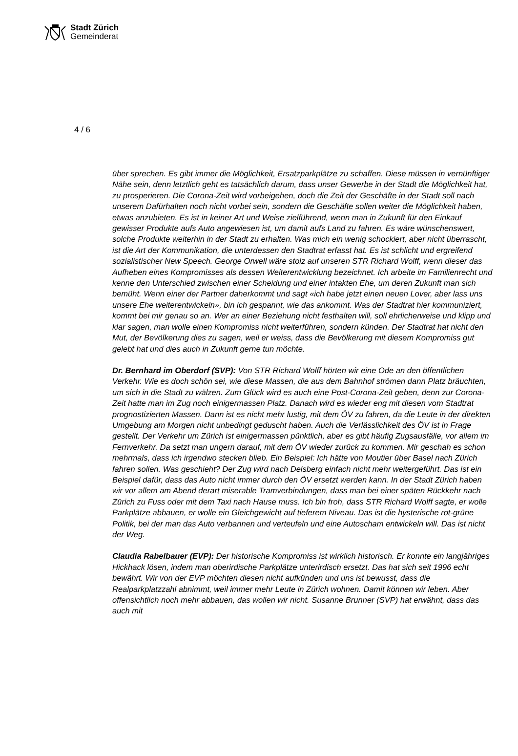Stadt Zürich
Gemeinderat
4 / 6
über sprechen. Es gibt immer die Möglichkeit, Ersatzparkplätze zu schaffen. Diese müssen in vernünftiger Nähe sein, denn letztlich geht es tatsächlich darum, dass unser Gewerbe in der Stadt die Möglichkeit hat, zu prosperieren. Die Corona-Zeit wird vorbeigehen, doch die Zeit der Geschäfte in der Stadt soll nach unserem Dafürhalten noch nicht vorbei sein, sondern die Geschäfte sollen weiter die Möglichkeit haben, etwas anzubieten. Es ist in keiner Art und Weise zielführend, wenn man in Zukunft für den Einkauf gewisser Produkte aufs Auto angewiesen ist, um damit aufs Land zu fahren. Es wäre wünschenswert, solche Produkte weiterhin in der Stadt zu erhalten. Was mich ein wenig schockiert, aber nicht überrascht, ist die Art der Kommunikation, die unterdessen den Stadtrat erfasst hat. Es ist schlicht und ergreifend sozialistischer New Speech. George Orwell wäre stolz auf unseren STR Richard Wolff, wenn dieser das Aufheben eines Kompromisses als dessen Weiterentwicklung bezeichnet. Ich arbeite im Familienrecht und kenne den Unterschied zwischen einer Scheidung und einer intakten Ehe, um deren Zukunft man sich bemüht. Wenn einer der Partner daherkommt und sagt «ich habe jetzt einen neuen Lover, aber lass uns unsere Ehe weiterentwickeln», bin ich gespannt, wie das ankommt. Was der Stadtrat hier kommuniziert, kommt bei mir genau so an. Wer an einer Beziehung nicht festhalten will, soll ehrlicherweise und klipp und klar sagen, man wolle einen Kompromiss nicht weiterführen, sondern künden. Der Stadtrat hat nicht den Mut, der Bevölkerung dies zu sagen, weil er weiss, dass die Bevölkerung mit diesem Kompromiss gut gelebt hat und dies auch in Zukunft gerne tun möchte.
Dr. Bernhard im Oberdorf (SVP): Von STR Richard Wolff hörten wir eine Ode an den öffentlichen Verkehr. Wie es doch schön sei, wie diese Massen, die aus dem Bahnhof strömen dann Platz bräuchten, um sich in die Stadt zu wälzen. Zum Glück wird es auch eine Post-Corona-Zeit geben, denn zur Corona-Zeit hatte man im Zug noch einigermassen Platz. Danach wird es wieder eng mit diesen vom Stadtrat prognostizierten Massen. Dann ist es nicht mehr lustig, mit dem ÖV zu fahren, da die Leute in der direkten Umgebung am Morgen nicht unbedingt geduscht haben. Auch die Verlässlichkeit des ÖV ist in Frage gestellt. Der Verkehr um Zürich ist einigermassen pünktlich, aber es gibt häufig Zugsausfälle, vor allem im Fernverkehr. Da setzt man ungern darauf, mit dem ÖV wieder zurück zu kommen. Mir geschah es schon mehrmals, dass ich irgendwo stecken blieb. Ein Beispiel: Ich hätte von Moutier über Basel nach Zürich fahren sollen. Was geschieht? Der Zug wird nach Delsberg einfach nicht mehr weitergeführt. Das ist ein Beispiel dafür, dass das Auto nicht immer durch den ÖV ersetzt werden kann. In der Stadt Zürich haben wir vor allem am Abend derart miserable Tramverbindungen, dass man bei einer späten Rückkehr nach Zürich zu Fuss oder mit dem Taxi nach Hause muss. Ich bin froh, dass STR Richard Wolff sagte, er wolle Parkplätze abbauen, er wolle ein Gleichgewicht auf tieferem Niveau. Das ist die hysterische rot-grüne Politik, bei der man das Auto verbannen und verteufeln und eine Autoscham entwickeln will. Das ist nicht der Weg.
Claudia Rabelbauer (EVP): Der historische Kompromiss ist wirklich historisch. Er konnte ein langjähriges Hickhack lösen, indem man oberirdische Parkplätze unterirdisch ersetzt. Das hat sich seit 1996 echt bewährt. Wir von der EVP möchten diesen nicht aufkünden und uns ist bewusst, dass die Realparkplatzzahl abnimmt, weil immer mehr Leute in Zürich wohnen. Damit können wir leben. Aber offensichtlich noch mehr abbauen, das wollen wir nicht. Susanne Brunner (SVP) hat erwähnt, dass das auch mit